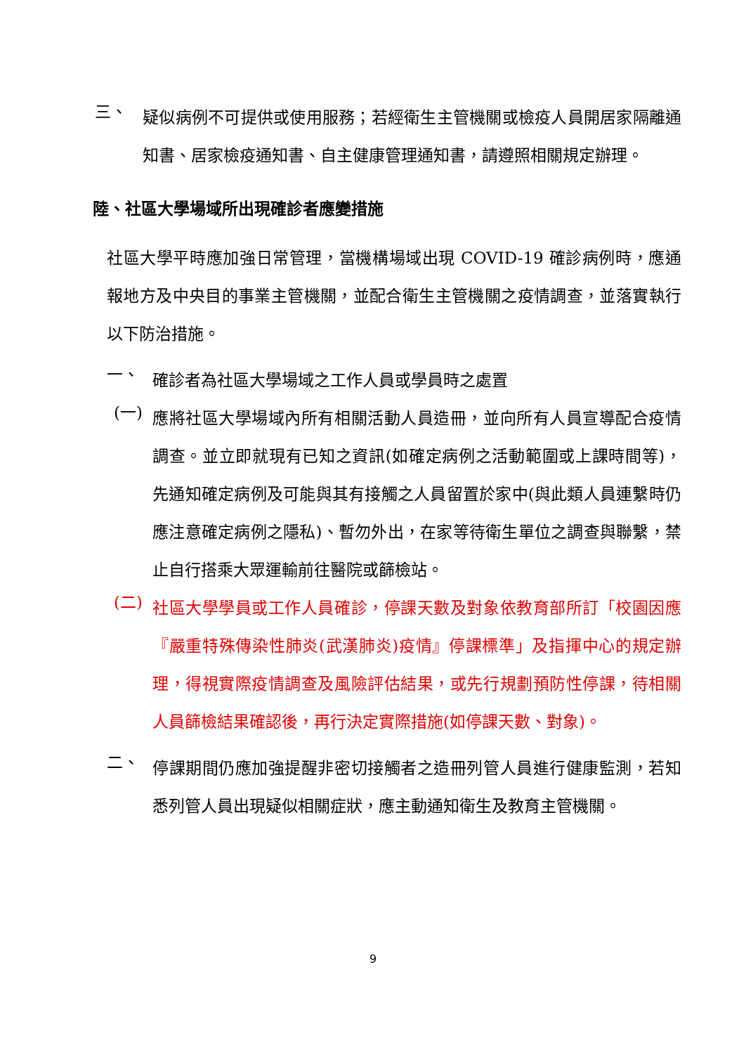三、
疑似病例不可提供或使用服務；若經衛生主管機關或檢疫人員開居家隔離通知書、居家檢疫通知書、自主健康管理通知書，請遵照相關規定辦理。
陸、社區大學場域所出現確診者應變措施
社區大學平時應加強日常管理，當機構場域出現 COVID-19 確診病例時，應通報地方及中央目的事業主管機關，並配合衛生主管機關之疫情調查，並落實執行以下防治措施。
一、
確診者為社區大學場域之工作人員或學員時之處置
(一)
應將社區大學場域內所有相關活動人員造冊，並向所有人員宣導配合疫情調查。並立即就現有已知之資訊(如確定病例之活動範圍或上課時間等)，先通知確定病例及可能與其有接觸之人員留置於家中(與此類人員連繫時仍應注意確定病例之隱私)、暫勿外出，在家等待衛生單位之調查與聯繫，禁止自行搭乘大眾運輸前往醫院或篩檢站。
(二)
社區大學學員或工作人員確診，停課天數及對象依教育部所訂「校園因應『嚴重特殊傳染性肺炎(武漢肺炎)疫情』停課標準」及指揮中心的規定辦理，得視實際疫情調查及風險評估結果，或先行規劃預防性停課，待相關人員篩檢結果確認後，再行決定實際措施(如停課天數、對象)。
二、
停課期間仍應加強提醒非密切接觸者之造冊列管人員進行健康監測，若知悉列管人員出現疑似相關症狀，應主動通知衛生及教育主管機關。
9